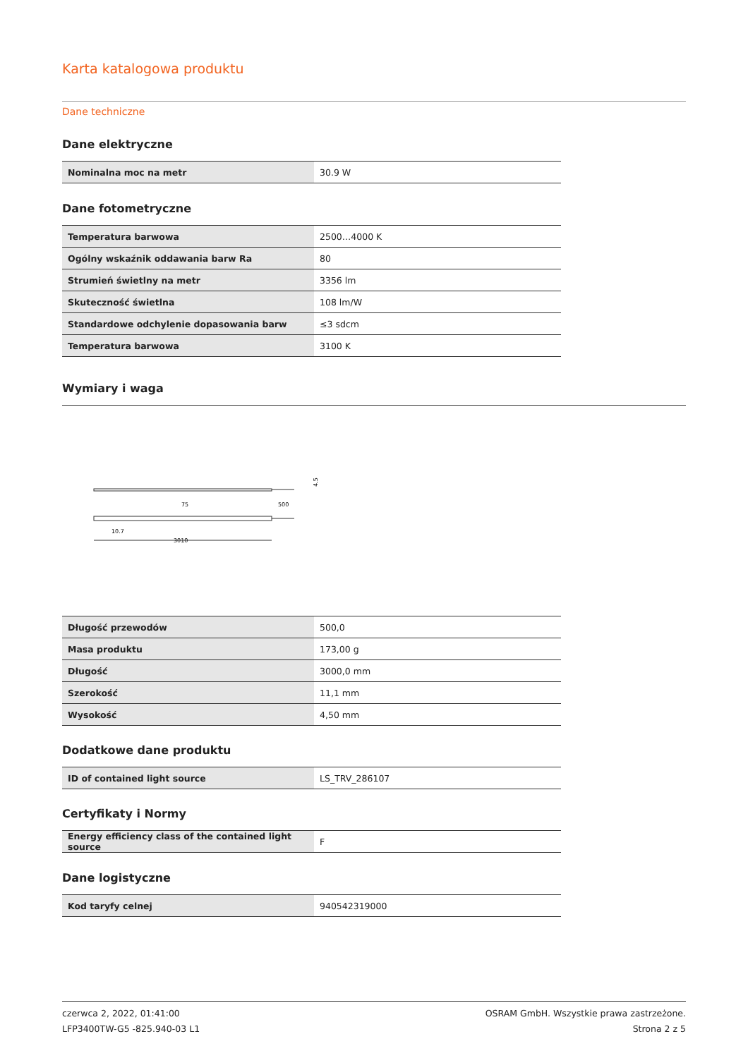Karta katalogowa produktu
Dane techniczne
Dane elektryczne
| Nominalna moc na metr | 30.9 W |
Dane fotometryczne
| Temperatura barwowa | 2500…4000 K |
| Ogólny wskaźnik oddawania barw Ra | 80 |
| Strumień świetlny na metr | 3356 lm |
| Skuteczność świetlna | 108 lm/W |
| Standardowe odchylenie dopasowania barw | ≤3 sdcm |
| Temperatura barwowa | 3100 K |
Wymiary i waga
4.5
75
500
10.7
3010
| Długość przewodów | 500,0 |
| Masa produktu | 173,00 g |
| Długość | 3000,0 mm |
| Szerokość | 11,1 mm |
| Wysokość | 4,50 mm |
Dodatkowe dane produktu
| ID of contained light source | LS_TRV_286107 |
Certyfikaty i Normy
| Energy efficiency class of the contained light source | F |
Dane logistyczne
| Kod taryfy celnej | 940542319000 |
czerwca 2, 2022, 01:41:00
LFP3400TW-G5 -825.940-03 L1
OSRAM GmbH. Wszystkie prawa zastrzeżone.
Strona 2 z 5